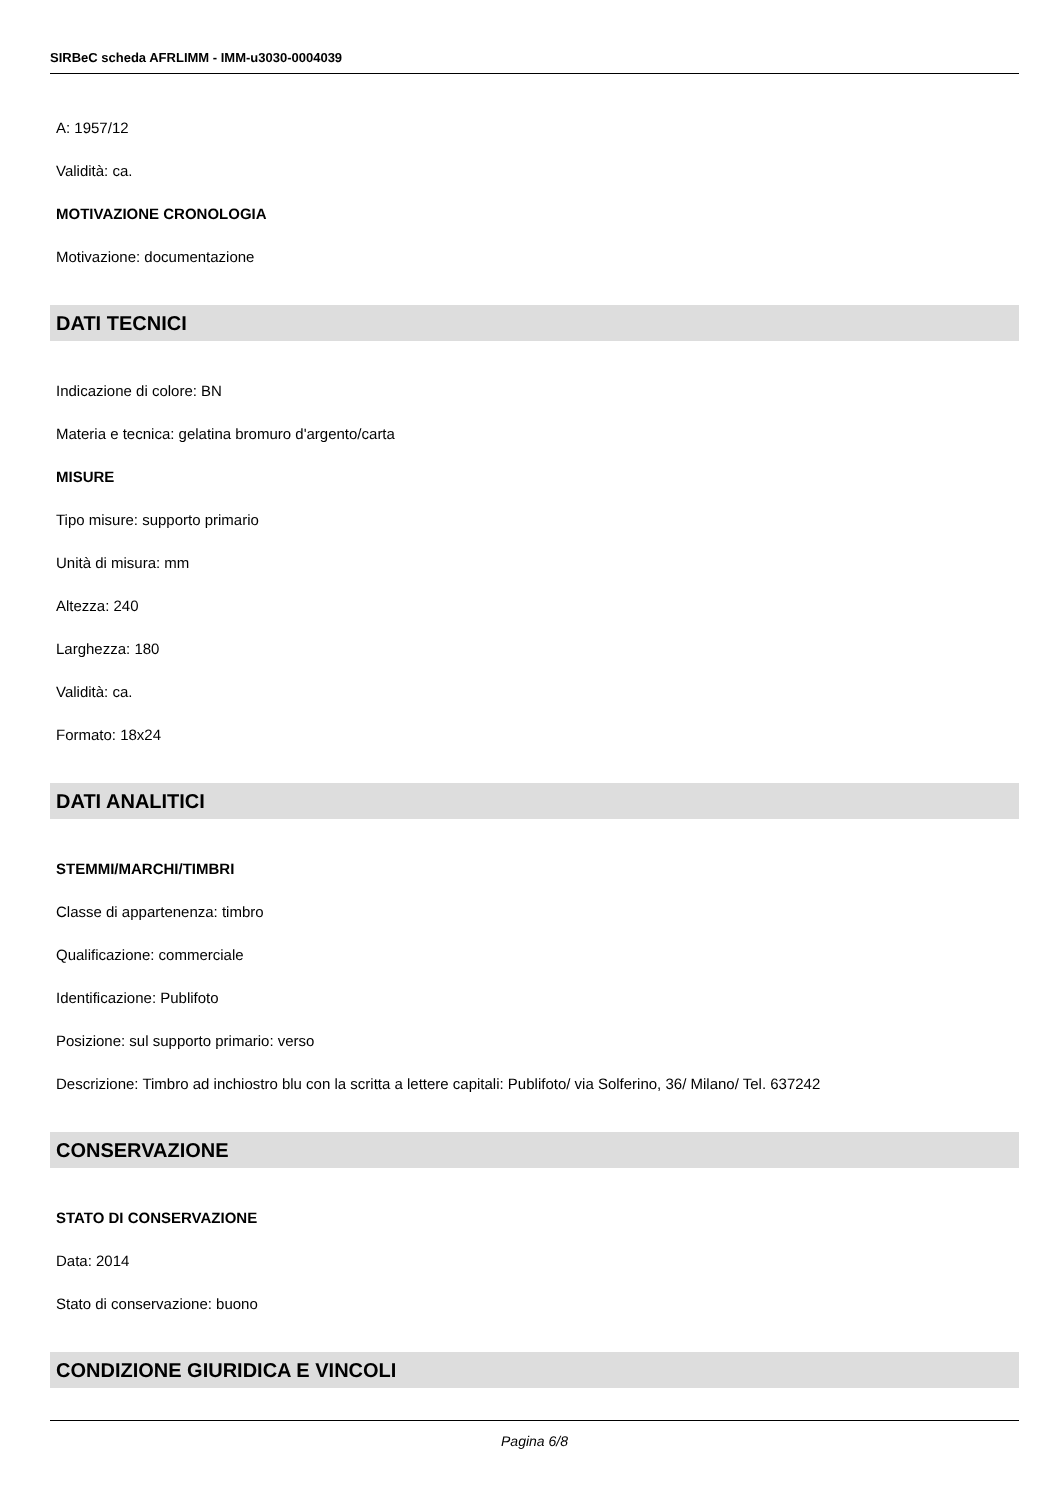SIRBeC scheda AFRLIMM - IMM-u3030-0004039
A: 1957/12
Validità: ca.
MOTIVAZIONE CRONOLOGIA
Motivazione: documentazione
DATI TECNICI
Indicazione di colore: BN
Materia e tecnica: gelatina bromuro d'argento/carta
MISURE
Tipo misure: supporto primario
Unità di misura: mm
Altezza: 240
Larghezza: 180
Validità: ca.
Formato: 18x24
DATI ANALITICI
STEMMI/MARCHI/TIMBRI
Classe di appartenenza: timbro
Qualificazione: commerciale
Identificazione: Publifoto
Posizione: sul supporto primario: verso
Descrizione: Timbro ad inchiostro blu con la scritta a lettere capitali: Publifoto/ via Solferino, 36/ Milano/ Tel. 637242
CONSERVAZIONE
STATO DI CONSERVAZIONE
Data: 2014
Stato di conservazione: buono
CONDIZIONE GIURIDICA E VINCOLI
Pagina 6/8